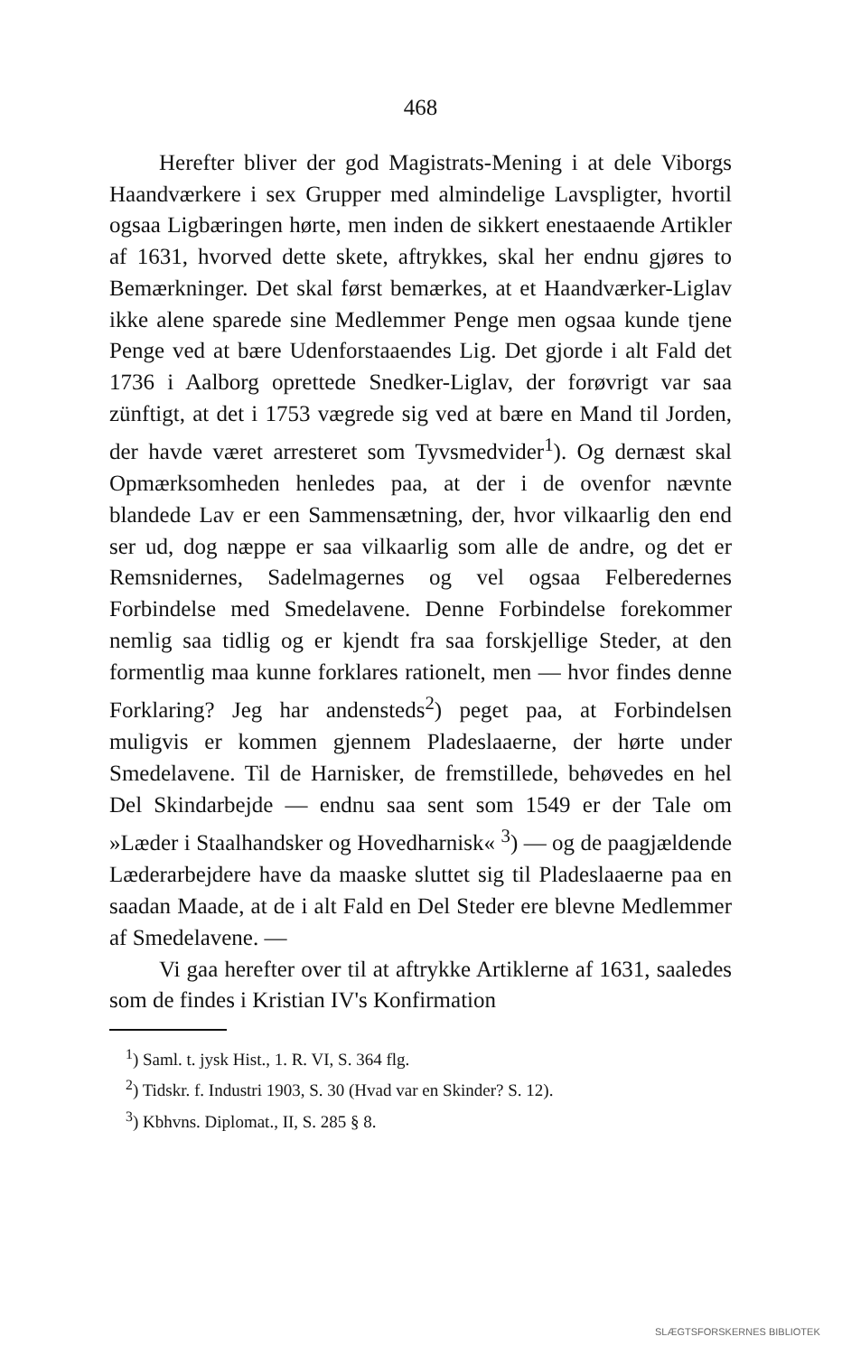468
Herefter bliver der god Magistrats-Mening i at dele Viborgs Haandværkere i sex Grupper med almindelige Lavspligter, hvortil ogsaa Ligbæringen hørte, men inden de sikkert enestaaende Artikler af 1631, hvorved dette skete, aftrykkes, skal her endnu gjøres to Bemærkninger. Det skal først bemærkes, at et Haandværker-Liglav ikke alene sparede sine Medlemmer Penge men ogsaa kunde tjene Penge ved at bære Udenforstaaendes Lig. Det gjorde i alt Fald det 1736 i Aalborg oprettede Snedker-Liglav, der forøvrigt var saa zünftigt, at det i 1753 vægrede sig ved at bære en Mand til Jorden, der havde været arresteret som Tyvsmedvider<sup>1</sup>). Og dernæst skal Opmærksomheden henledes paa, at der i de ovenfor nævnte blandede Lav er een Sammensætning, der, hvor vilkaarlig den end ser ud, dog næppe er saa vilkaarlig som alle de andre, og det er Remsnidernes, Sadelmagernes og vel ogsaa Felberedernes Forbindelse med Smedelavene. Denne Forbindelse forekommer nemlig saa tidlig og er kjendt fra saa forskjellige Steder, at den formentlig maa kunne forklares rationelt, men — hvor findes denne Forklaring? Jeg har andensteds<sup>2</sup>) peget paa, at Forbindelsen muligvis er kommen gjennem Pladeslaaerne, der hørte under Smedelavene. Til de Harnisker, de fremstillede, behøvedes en hel Del Skindarbejde — endnu saa sent som 1549 er der Tale om »Læder i Staalhandsker og Hovedharnisk« <sup>3</sup>) — og de paagjældende Læderarbejdere have da maaske sluttet sig til Pladeslaaerne paa en saadan Maade, at de i alt Fald en Del Steder ere blevne Medlemmer af Smedelavene. —
Vi gaa herefter over til at aftrykke Artiklerne af 1631, saaledes som de findes i Kristian IV's Konfirmation
<sup>1</sup>) Saml. t. jysk Hist., 1. R. VI, S. 364 flg.
<sup>2</sup>) Tidskr. f. Industri 1903, S. 30 (Hvad var en Skinder? S. 12).
<sup>3</sup>) Kbhvns. Diplomat., II, S. 285 § 8.
SLÆGTSFORSKERNES BIBLIOTEK